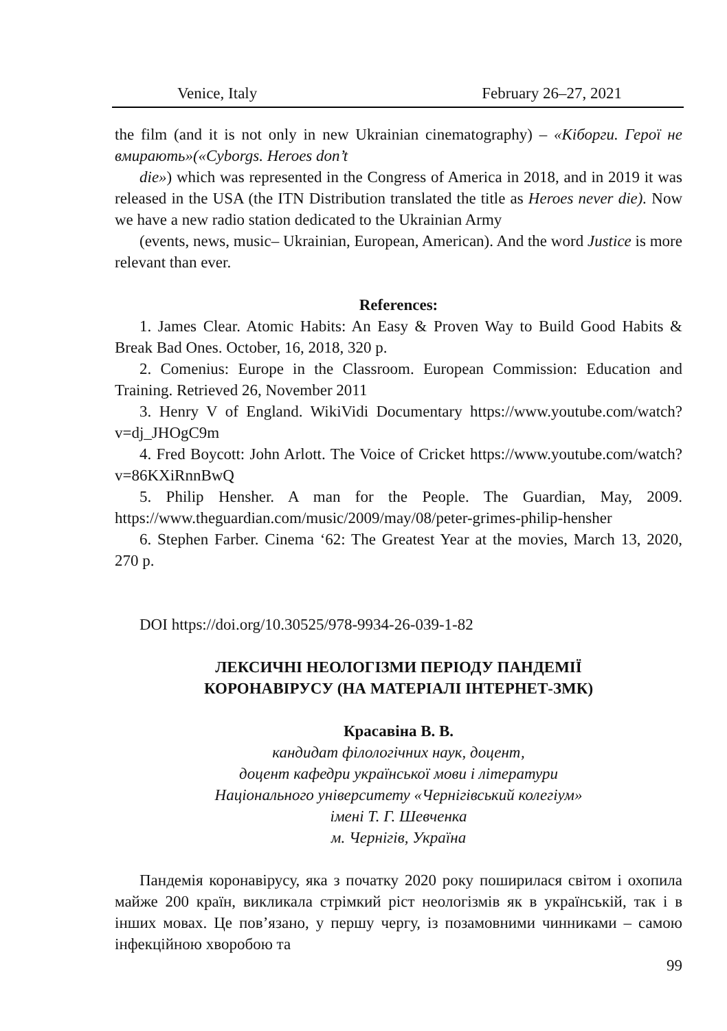Venice, Italy February 26–27, 2021
the film (and it is not only in new Ukrainian cinematography) – «Кіборги. Герої не вмирають»(«Cyborgs. Heroes don’t
die») which was represented in the Congress of America in 2018, and in 2019 it was released in the USA (the ITN Distribution translated the title as Heroes never die). Now we have a new radio station dedicated to the Ukrainian Army
(events, news, music– Ukrainian, European, American). And the word Justice is more relevant than ever.
References:
1. James Clear. Atomic Habits: An Easy & Proven Way to Build Good Habits & Break Bad Ones. October, 16, 2018, 320 p.
2. Comenius: Europe in the Classroom. European Commission: Education and Training. Retrieved 26, November 2011
3. Henry V of England. WikiVidi Documentary https://www.youtube.com/watch?v=dj_JHOgC9m
4. Fred Boycott: John Arlott. The Voice of Cricket https://www.youtube.com/watch?v=86KXiRnnBwQ
5. Philip Hensher. A man for the People. The Guardian, May, 2009. https://www.theguardian.com/music/2009/may/08/peter-grimes-philip-hensher
6. Stephen Farber. Cinema ‘62: The Greatest Year at the movies, March 13, 2020, 270 p.
DOI https://doi.org/10.30525/978-9934-26-039-1-82
ЛЕКСИЧНІ НЕОЛОГІЗМИ ПЕРІОДУ ПАНДЕМІЇ
КОРОНАВІРУСУ (НА МАТЕРІАЛІ ІНТЕРНЕТ-ЗМК)
Красавіна В. В.
кандидат філологічних наук, доцент,
доцент кафедри української мови і літератури
Національного університету «Чернігівський колегіум»
імені Т. Г. Шевченка
м. Чернігів, Україна
Пандемія коронавірусу, яка з початку 2020 року поширилася світом і охопила майже 200 країн, викликала стрімкий ріст неологізмів як в українській, так і в інших мовах. Це пов’язано, у першу чергу, із позамовними чинниками – самою інфекційною хворобою та
99